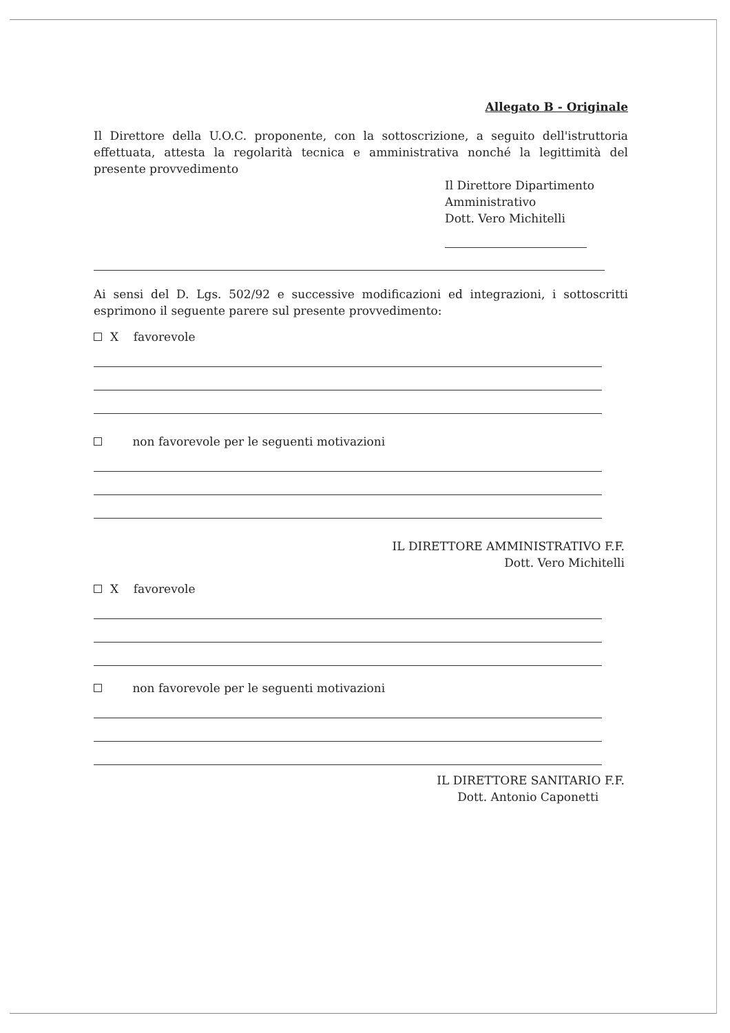Allegato B - Originale
Il Direttore della U.O.C. proponente, con la sottoscrizione, a seguito dell'istruttoria effettuata, attesta la regolarità tecnica e amministrativa nonché la legittimità del presente provvedimento
Il Direttore Dipartimento
Amministrativo
Dott. Vero Michitelli
Ai sensi del D. Lgs. 502/92 e successive modificazioni ed integrazioni, i sottoscritti esprimono il seguente parere sul presente provvedimento:
X favorevole
non favorevole per le seguenti motivazioni
IL DIRETTORE AMMINISTRATIVO F.F.
Dott. Vero Michitelli
X favorevole
non favorevole per le seguenti motivazioni
IL DIRETTORE SANITARIO F.F.
Dott. Antonio Caponetti